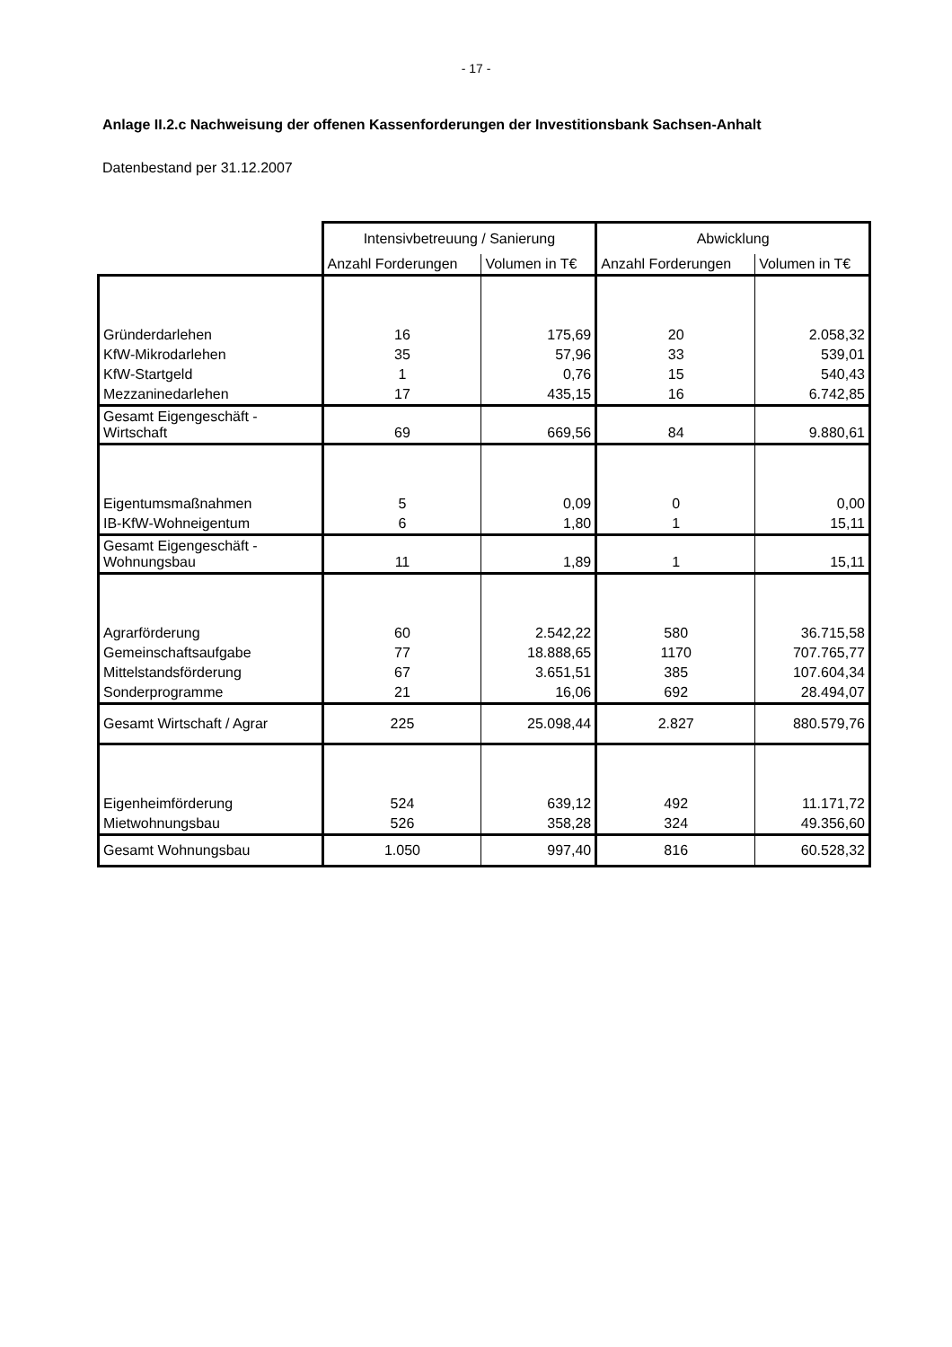- 17 -
Anlage II.2.c Nachweisung der offenen Kassenforderungen der Investitionsbank Sachsen-Anhalt
Datenbestand per 31.12.2007
| | Intensivbetreuung / Sanierung | | Abwicklung | |
| --- | --- | --- | --- | --- |
| | Anzahl Forderungen | Volumen in T€ | Anzahl Forderungen | Volumen in T€ |
| Gründerdarlehen | 16 | 175,69 | 20 | 2.058,32 |
| KfW-Mikrodarlehen | 35 | 57,96 | 33 | 539,01 |
| KfW-Startgeld | 1 | 0,76 | 15 | 540,43 |
| Mezzaninedarlehen | 17 | 435,15 | 16 | 6.742,85 |
| Gesamt Eigengeschäft - Wirtschaft | 69 | 669,56 | 84 | 9.880,61 |
| Eigentumsmaßnahmen | 5 | 0,09 | 0 | 0,00 |
| IB-KfW-Wohneigentum | 6 | 1,80 | 1 | 15,11 |
| Gesamt Eigengeschäft - Wohnungsbau | 11 | 1,89 | 1 | 15,11 |
| Agrarförderung | 60 | 2.542,22 | 580 | 36.715,58 |
| Gemeinschaftsaufgabe | 77 | 18.888,65 | 1170 | 707.765,77 |
| Mittelstandsförderung | 67 | 3.651,51 | 385 | 107.604,34 |
| Sonderprogramme | 21 | 16,06 | 692 | 28.494,07 |
| Gesamt Wirtschaft / Agrar | 225 | 25.098,44 | 2.827 | 880.579,76 |
| Eigenheimförderung | 524 | 639,12 | 492 | 11.171,72 |
| Mietwohnungsbau | 526 | 358,28 | 324 | 49.356,60 |
| Gesamt Wohnungsbau | 1.050 | 997,40 | 816 | 60.528,32 |